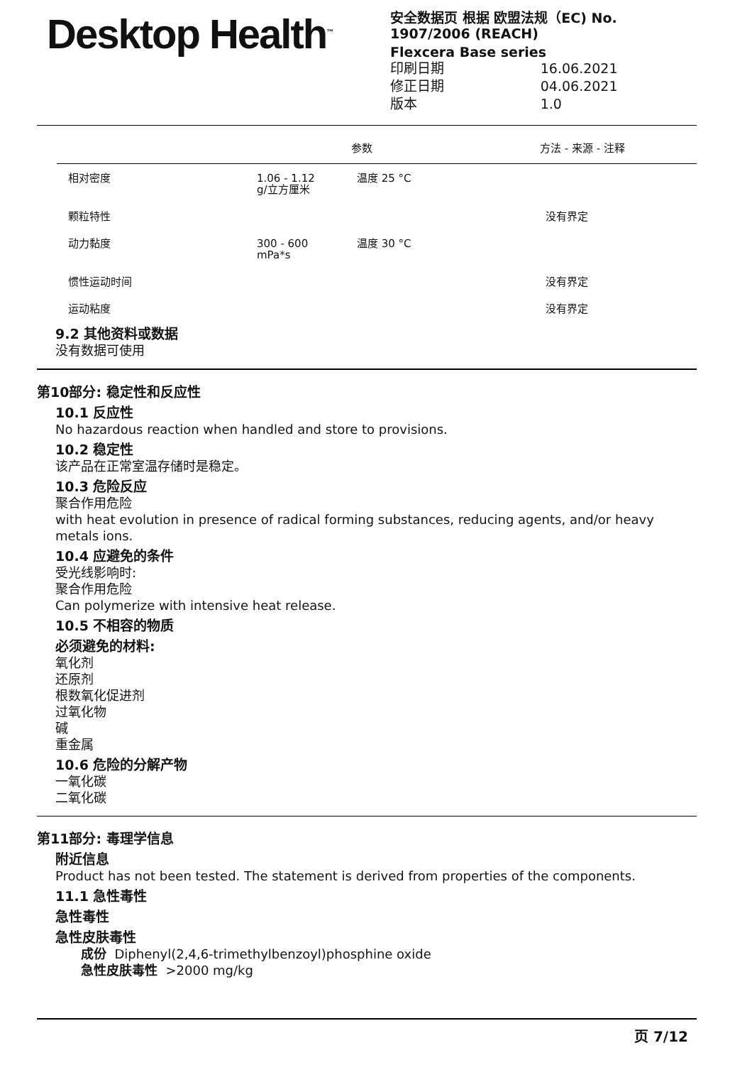Desktop Health<sup>™</sup>
安全数据页 根据 欧盟法规（EC) No.
1907/2006 (REACH)
Flexcera Base series
| 印刷日期 | 16.06.2021 |
| 修正日期 | 04.06.2021 |
| 版本 | 1.0 |
| | | 参数 | 方法 - 来源 - 注释 |
| --- | --- | --- | --- |
| 相对密度 | 1.06 - 1.12 g/立方厘米 | 温度 25 °C | |
| 颗粒特性 | | | 没有界定 |
| 动力黏度 | 300 - 600 mPa*s | 温度 30 °C | |
| 惯性运动时间 | | | 没有界定 |
| 运动粘度 | | | 没有界定 |
9.2 其他资料或数据
没有数据可使用
第10部分: 稳定性和反应性
10.1 反应性
No hazardous reaction when handled and store to provisions.
10.2 稳定性
该产品在正常室温存储时是稳定。
10.3 危险反应
聚合作用危险
with heat evolution in presence of radical forming substances, reducing agents, and/or heavy metals ions.
10.4 应避免的条件
受光线影响时:
聚合作用危险
Can polymerize with intensive heat release.
10.5 不相容的物质
必须避免的材料:
氧化剂
还原剂
根数氧化促进剂
过氧化物
碱
重金属
10.6 危险的分解产物
一氧化碳
二氧化碳
第11部分: 毒理学信息
附近信息
Product has not been tested. The statement is derived from properties of the components.
11.1 急性毒性
急性毒性
急性皮肤毒性
成份 Diphenyl(2,4,6-trimethylbenzoyl)phosphine oxide
急性皮肤毒性 >2000 mg/kg
页 7/12